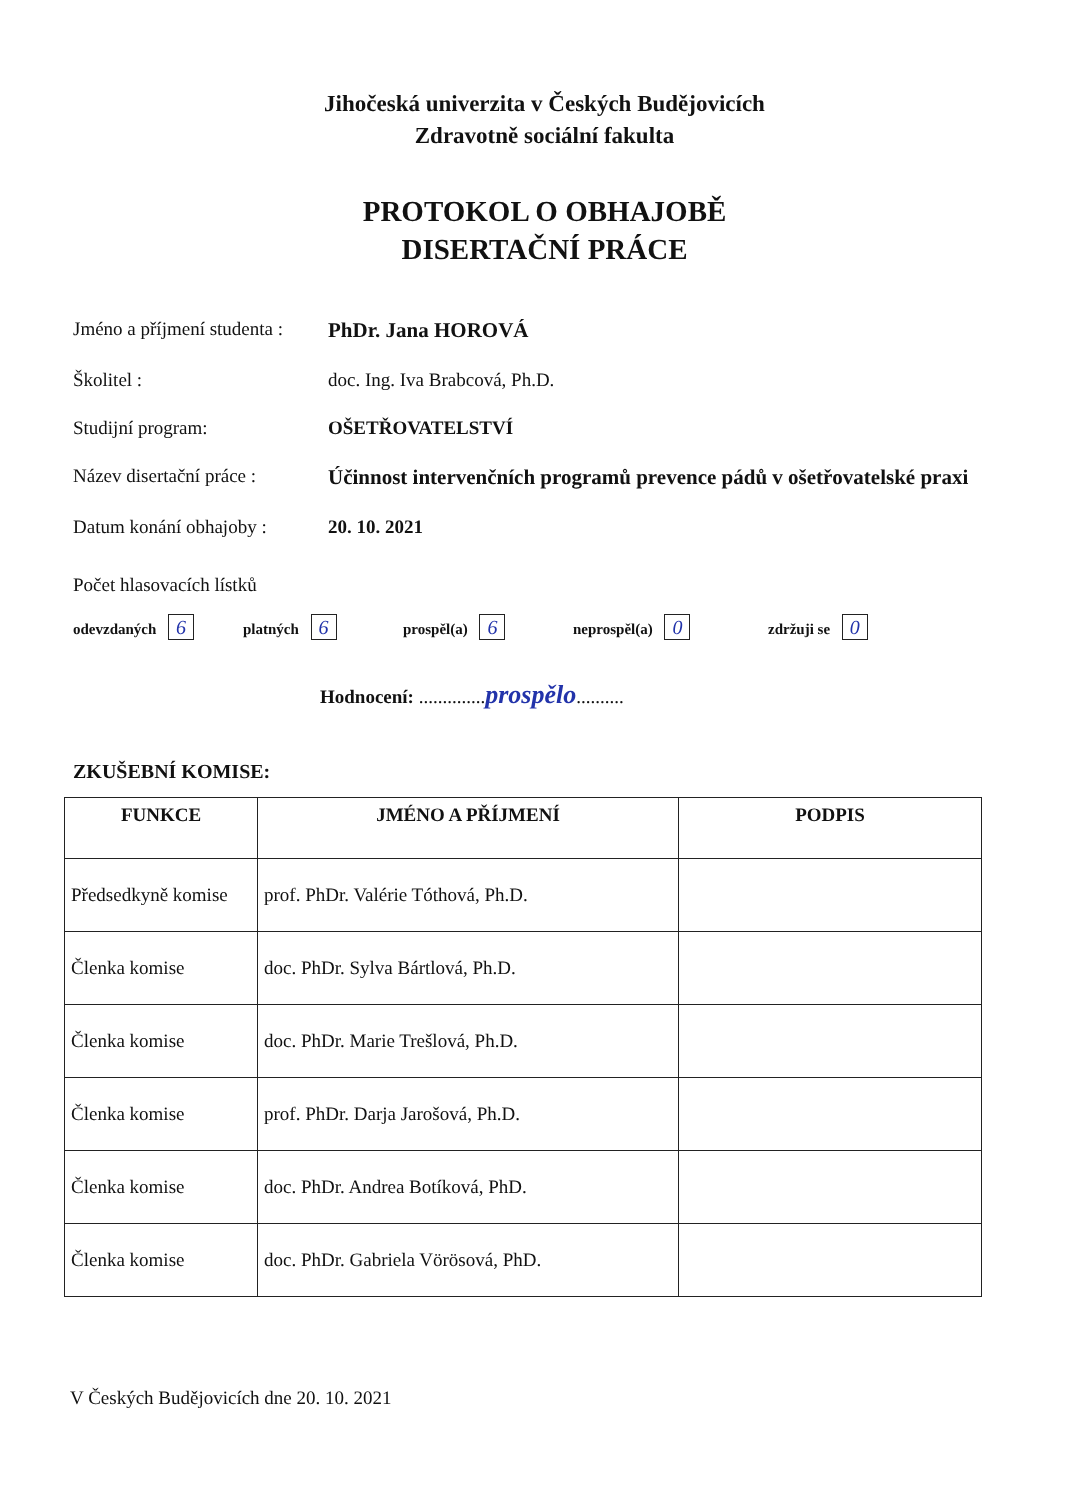Jihočeská univerzita v Českých Budějovicích
Zdravotně sociální fakulta
PROTOKOL O OBHAJOBĚ
DISERTAČNÍ PRÁCE
Jméno a příjmení studenta :
PhDr. Jana HOROVÁ
Školitel : doc. Ing. Iva Brabcová, Ph.D.
Studijní program: OŠETŘOVATELSTVÍ
Název disertační práce :
Účinnost intervenčních programů prevence pádů v ošetřovatelské praxi
Datum konání obhajoby :
20. 10. 2021
Počet hlasovacích lístků
odevzdaných 6 platných 6 prospěl(a) 6 neprospěl(a) 0 zdržuji se 0
Hodnocení: .............. prospělo..........
ZKUŠEBNÍ KOMISE:
| FUNKCE | JMÉNO A PŘÍJMENÍ | PODPIS |
| --- | --- | --- |
| Předsedkyně komise | prof. PhDr. Valérie Tóthová, Ph.D. | |
| Členka komise | doc. PhDr. Sylva Bártlová, Ph.D. | |
| Členka komise | doc. PhDr. Marie Trešlová, Ph.D. | |
| Členka komise | prof. PhDr. Darja Jarošová, Ph.D. | |
| Členka komise | doc. PhDr. Andrea Botíková, PhD. | |
| Členka komise | doc. PhDr. Gabriela Vörösová, PhD. | |
V Českých Budějovicích dne 20. 10. 2021